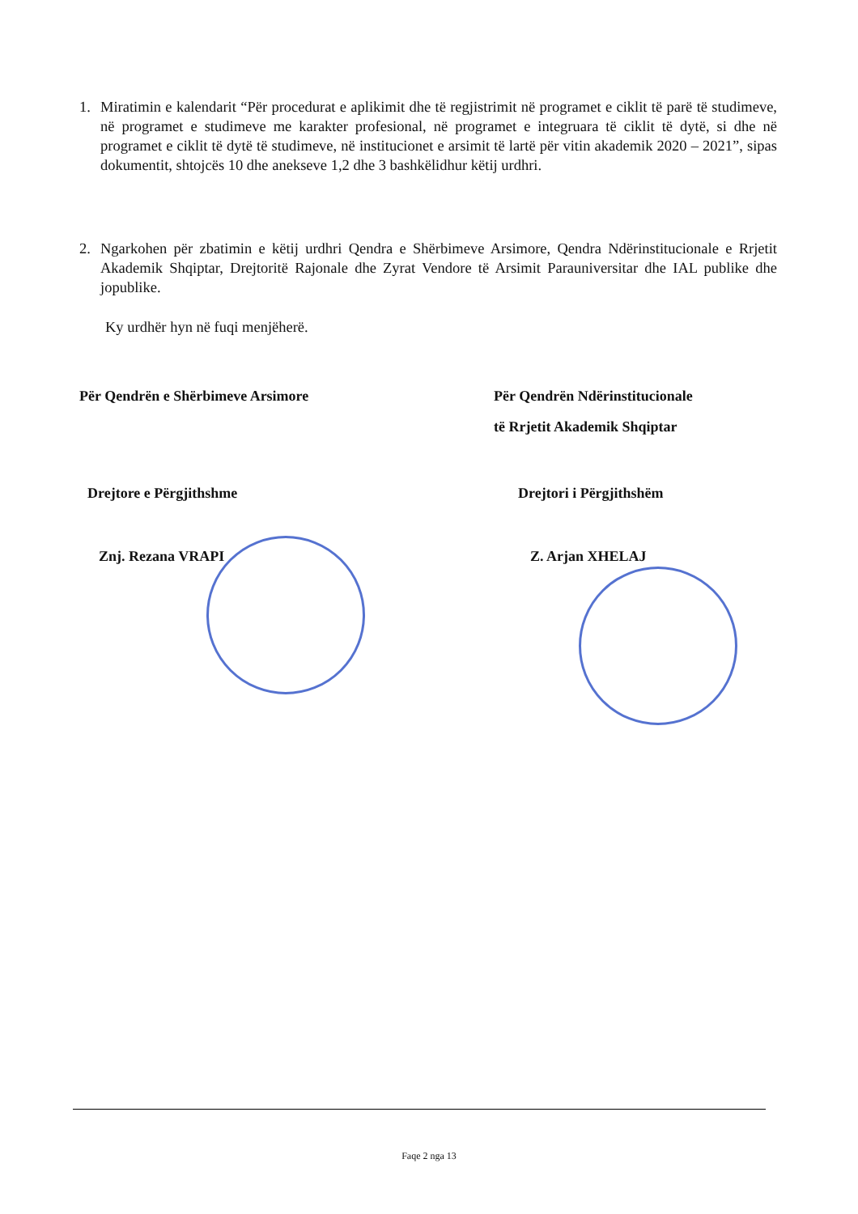1. Miratimin e kalendarit “Për procedurat e aplikimit dhe të regjistrimit në programet e ciklit të parë të studimeve, në programet e studimeve me karakter profesional, në programet e integruara të ciklit të dytë, si dhe në programet e ciklit të dytë të studimeve, në institucionet e arsimit të lartë për vitin akademik 2020 – 2021”, sipas dokumentit, shtojcës 10 dhe anekseve 1,2 dhe 3 bashkëlidhur këtij urdhri.
2. Ngarkohen për zbatimin e këtij urdhri Qendra e Shërbimeve Arsimore, Qendra Ndërinstitucionale e Rrjetit Akademik Shqiptar, Drejtoritë Rajonale dhe Zyrat Vendore të Arsimit Parauniversitar dhe IAL publike dhe jopublike.
Ky urdhër hyn në fuqi menjëherë.
Për Qendrën e Shërbimeve Arsimore
Për Qendrën Ndërinstitucionale
të Rrjetit Akademik Shqiptar
Drejtore e Përgjithshme Drejtori i Përgjithshëm
Znj. Rezana VRAPI Z. Arjan XHELAJ
Faqe 2 nga 13